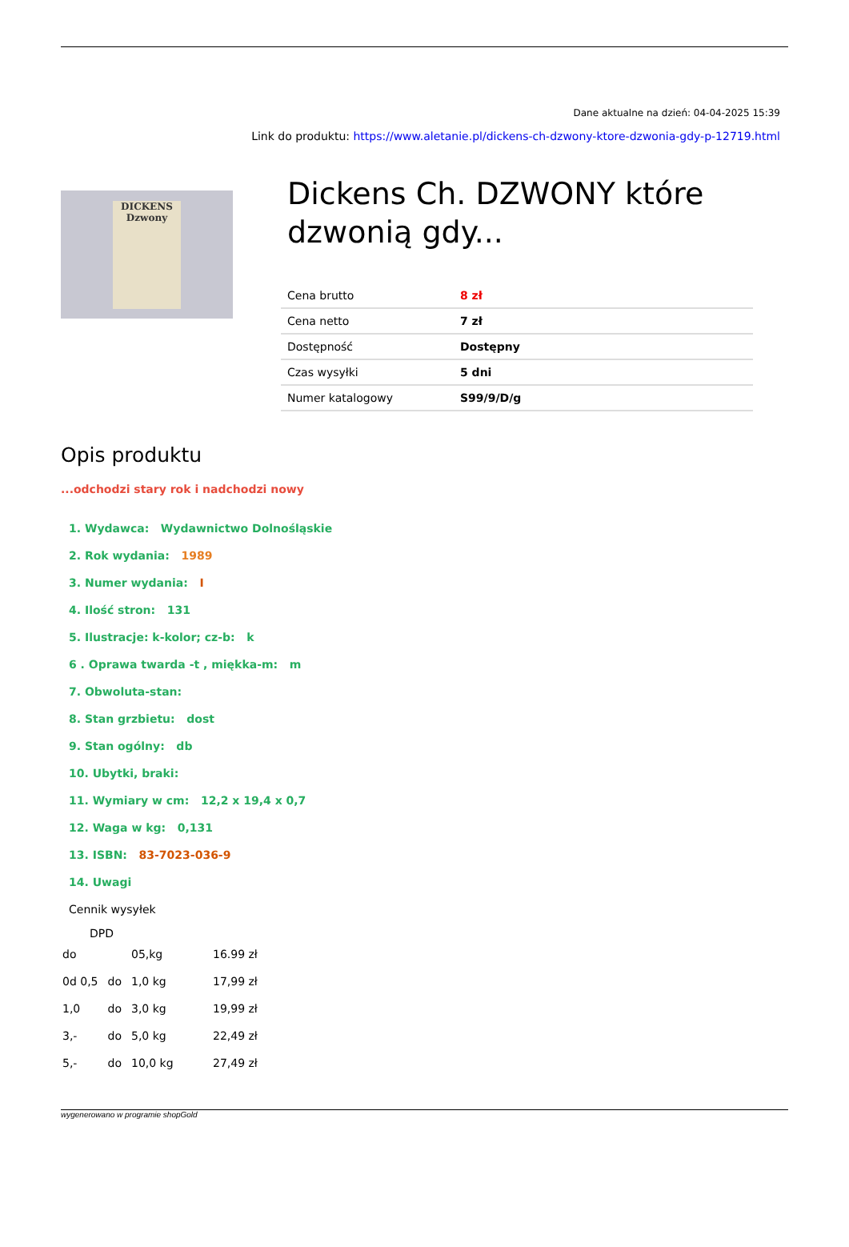Dane aktualne na dzień: 04-04-2025 15:39
Link do produktu: https://www.aletanie.pl/dickens-ch-dzwony-ktore-dzwonia-gdy-p-12719.html
DICKENS
Dzwony
Dickens Ch. DZWONY które dzwonią gdy...
| Cena brutto | 8 zł |
| Cena netto | 7 zł |
| Dostępność | Dostępny |
| Czas wysyłki | 5 dni |
| Numer katalogowy | S99/9/D/g |
Opis produktu
...odchodzi stary rok i nadchodzi nowy
1. Wydawca: Wydawnictwo Dolnośląskie
2. Rok wydania: 1989
3. Numer wydania: I
4. Ilość stron: 131
5. Ilustracje: k-kolor; cz-b: k
6 . Oprawa twarda -t , miękka-m: m
7. Obwoluta-stan:
8. Stan grzbietu: dost
9. Stan ogólny: db
10. Ubytki, braki:
11. Wymiary w cm: 12,2 x 19,4 x 0,7
12. Waga w kg: 0,131
13. ISBN: 83-7023-036-9
14. Uwagi
Cennik wysyłek
DPD
| do | | 05,kg | 16.99 zł |
| 0d 0,5 | do | 1,0 kg | 17,99 zł |
| 1,0 | do | 3,0 kg | 19,99 zł |
| 3,- | do | 5,0 kg | 22,49 zł |
| 5,- | do | 10,0 kg | 27,49 zł |
wygenerowano w programie shopGold